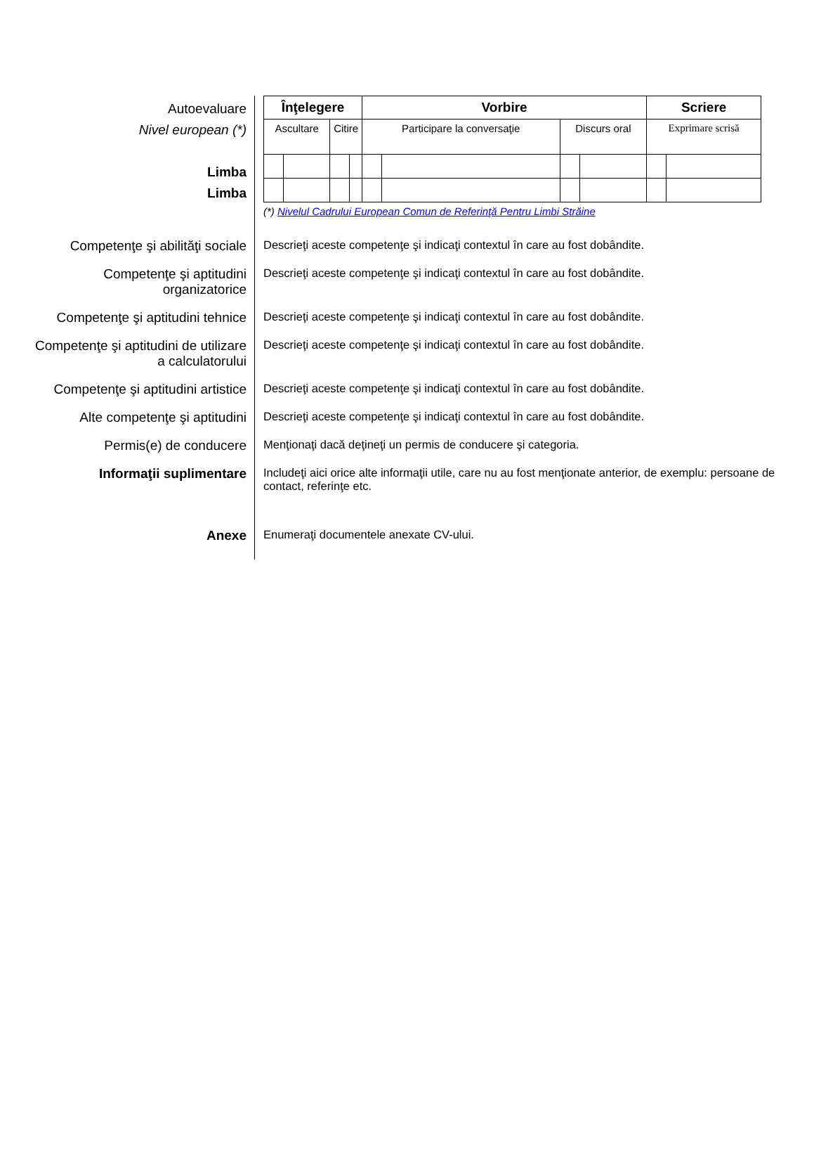Autoevaluare
Nivel european (*)
Limba
Limba
| Înţelegere | | | | Vorbire | | | | Scriere | |
| --- | --- | --- | --- | --- | --- | --- | --- | --- | --- |
| Ascultare | | Citire | | Participare la conversaţie | | Discurs oral | | Exprimare scrisă | |
(*) Nivelul Cadrului European Comun de Referinţă Pentru Limbi Străine
Competenţe şi abilităţi sociale
Descrieţi aceste competenţe şi indicaţi contextul în care au fost dobândite.
Competenţe şi aptitudini
organizatorice
Descrieţi aceste competenţe şi indicaţi contextul în care au fost dobândite.
Competenţe şi aptitudini tehnice
Descrieţi aceste competenţe şi indicaţi contextul în care au fost dobândite.
Competenţe şi aptitudini de utilizare
a calculatorului
Descrieţi aceste competenţe şi indicaţi contextul în care au fost dobândite.
Competenţe şi aptitudini artistice
Descrieţi aceste competenţe şi indicaţi contextul în care au fost dobândite.
Alte competenţe şi aptitudini
Descrieţi aceste competenţe şi indicaţi contextul în care au fost dobândite.
Permis(e) de conducere
Menţionaţi dacă deţineţi un permis de conducere şi categoria.
Informaţii suplimentare
Includeţi aici orice alte informaţii utile, care nu au fost menţionate anterior, de exemplu: persoane de contact, referinţe etc.
Anexe
Enumeraţi documentele anexate CV-ului.